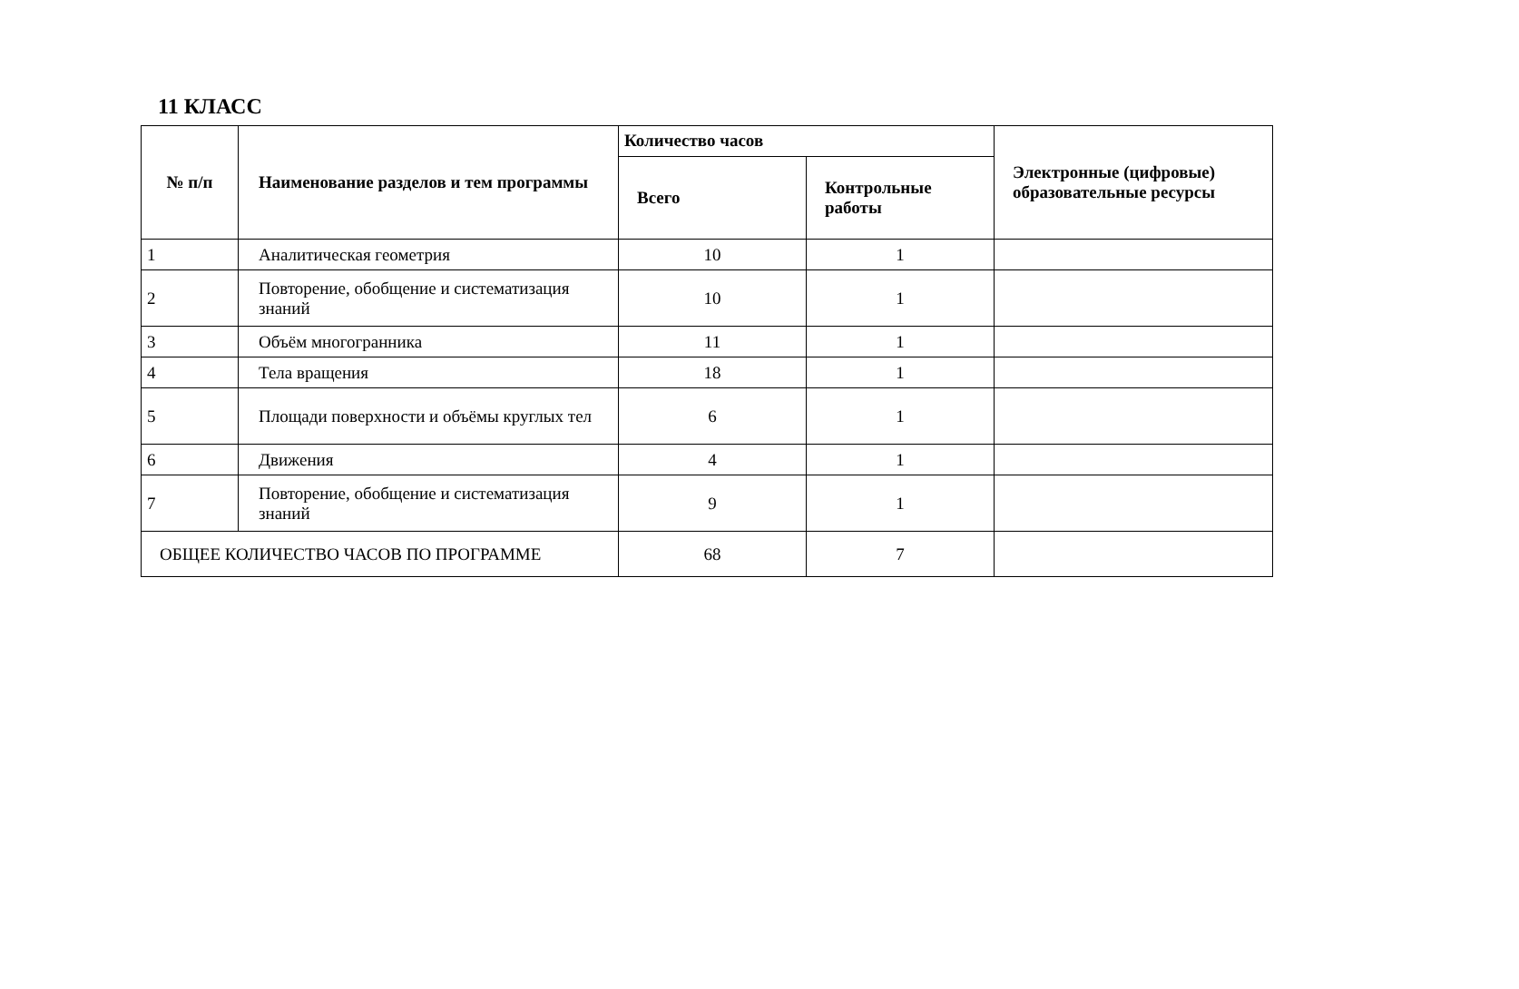11 КЛАСС
| № п/п | Наименование разделов и тем программы | Количество часов | | Электронные (цифровые) образовательные ресурсы |
| --- | --- | --- | --- | --- |
| | | Всего | Контрольные работы | |
| 1 | Аналитическая геометрия | 10 | 1 | |
| 2 | Повторение, обобщение и систематизация знаний | 10 | 1 | |
| 3 | Объём многогранника | 11 | 1 | |
| 4 | Тела вращения | 18 | 1 | |
| 5 | Площади поверхности и объёмы круглых тел | 6 | 1 | |
| 6 | Движения | 4 | 1 | |
| 7 | Повторение, обобщение и систематизация знаний | 9 | 1 | |
| ОБЩЕЕ КОЛИЧЕСТВО ЧАСОВ ПО ПРОГРАММЕ | | 68 | 7 | |